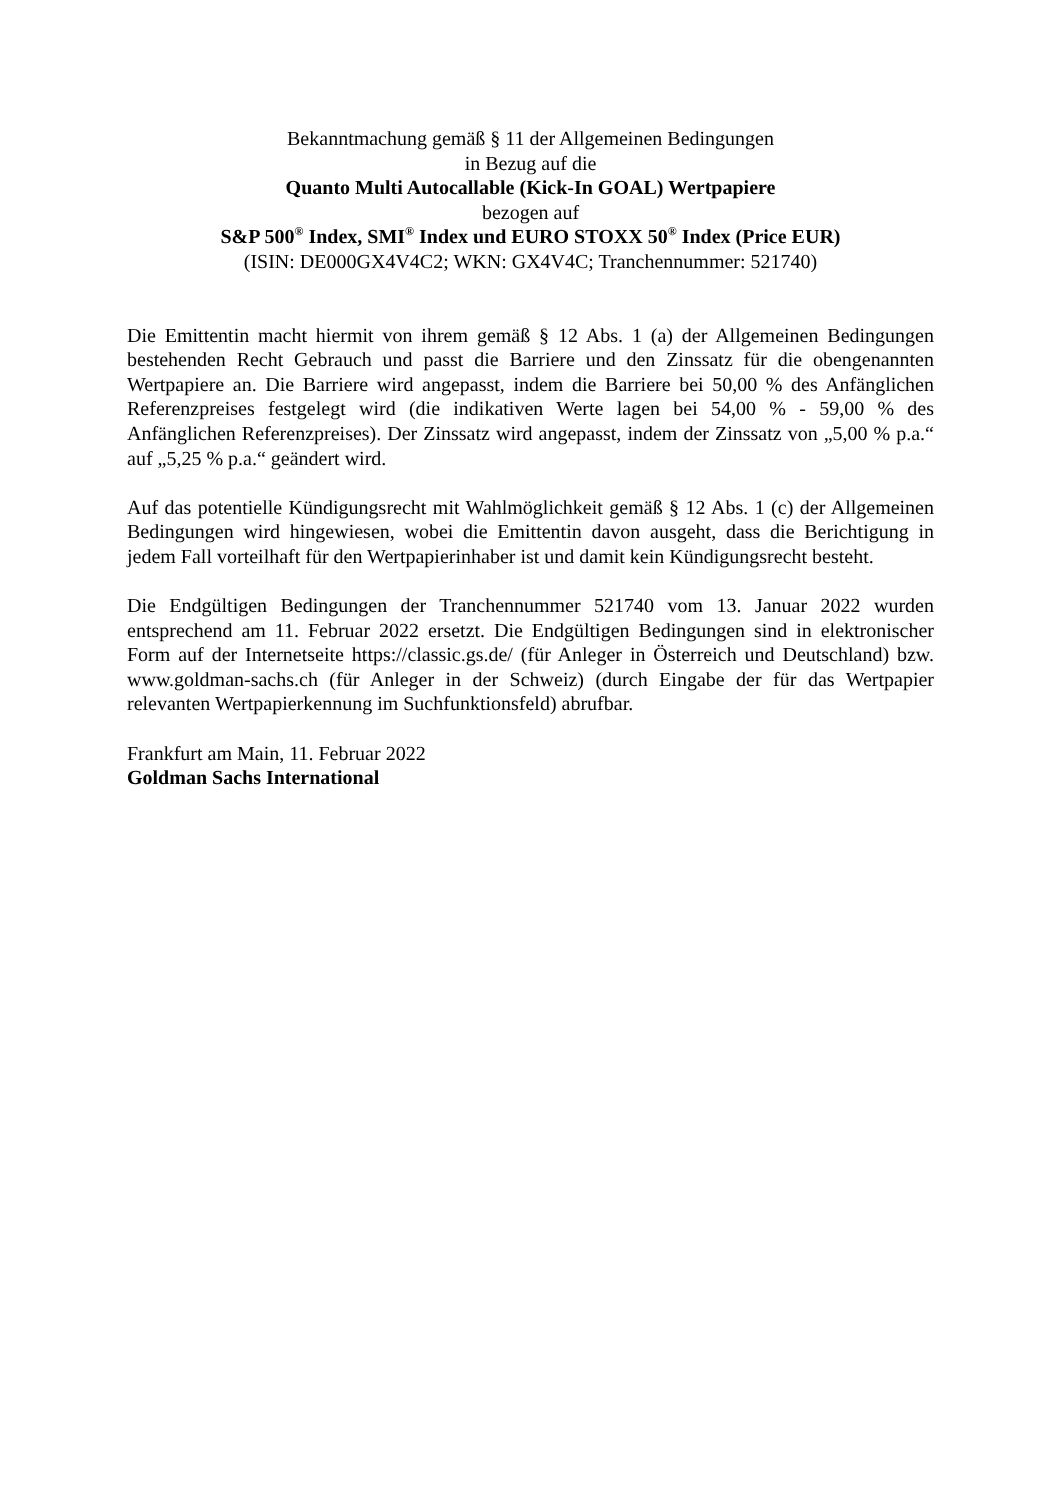Bekanntmachung gemäß § 11 der Allgemeinen Bedingungen
in Bezug auf die
Quanto Multi Autocallable (Kick-In GOAL) Wertpapiere
bezogen auf
S&P 500<sup>®</sup> Index, SMI<sup>®</sup> Index und EURO STOXX 50<sup>®</sup> Index (Price EUR)
(ISIN: DE000GX4V4C2; WKN: GX4V4C; Tranchennummer: 521740)
Die Emittentin macht hiermit von ihrem gemäß § 12 Abs. 1 (a) der Allgemeinen Bedingungen bestehenden Recht Gebrauch und passt die Barriere und den Zinssatz für die obengenannten Wertpapiere an. Die Barriere wird angepasst, indem die Barriere bei 50,00 % des Anfänglichen Referenzpreises festgelegt wird (die indikativen Werte lagen bei 54,00 % - 59,00 % des Anfänglichen Referenzpreises). Der Zinssatz wird angepasst, indem der Zinssatz von „5,00 % p.a.“ auf „5,25 % p.a.“ geändert wird.
Auf das potentielle Kündigungsrecht mit Wahlmöglichkeit gemäß § 12 Abs. 1 (c) der Allgemeinen Bedingungen wird hingewiesen, wobei die Emittentin davon ausgeht, dass die Berichtigung in jedem Fall vorteilhaft für den Wertpapierinhaber ist und damit kein Kündigungsrecht besteht.
Die Endgültigen Bedingungen der Tranchennummer 521740 vom 13. Januar 2022 wurden entsprechend am 11. Februar 2022 ersetzt. Die Endgültigen Bedingungen sind in elektronischer Form auf der Internetseite https://classic.gs.de/ (für Anleger in Österreich und Deutschland) bzw. www.goldman-sachs.ch (für Anleger in der Schweiz) (durch Eingabe der für das Wertpapier relevanten Wertpapierkennung im Suchfunktionsfeld) abrufbar.
Frankfurt am Main, 11. Februar 2022
Goldman Sachs International